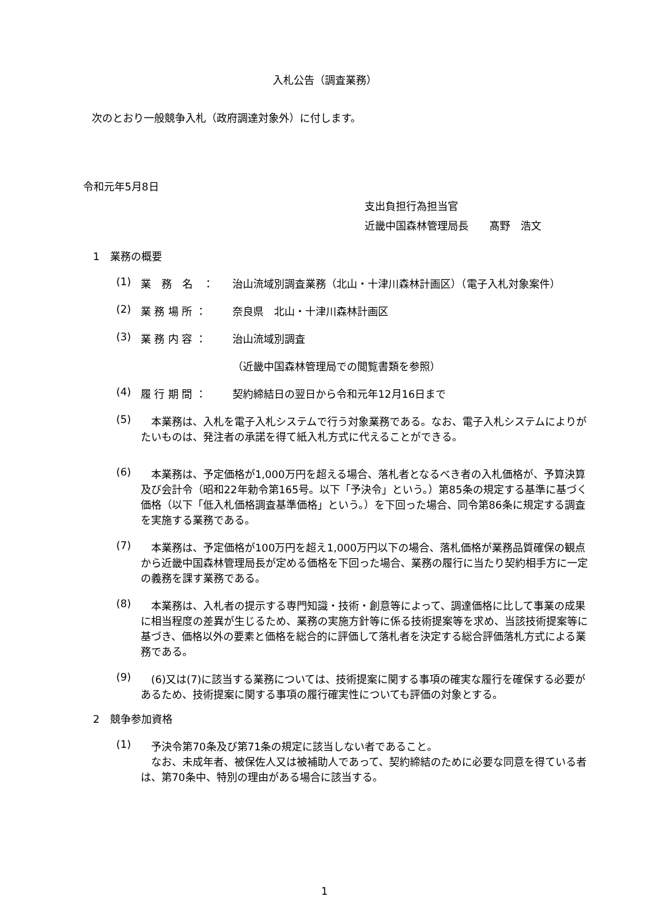入札公告（調査業務）
次のとおり一般競争入札（政府調達対象外）に付します。
令和元年5月8日
支出負担行為担当官
近畿中国森林管理局長　　髙野　浩文
1　業務の概要
(1) 業　務　名　： 治山流域別調査業務（北山・十津川森林計画区）（電子入札対象案件）
(2) 業 務 場 所 ： 奈良県　北山・十津川森林計画区
(3) 業 務 内 容 ： 治山流域別調査
（近畿中国森林管理局での閲覧書類を参照）
(4) 履 行 期 間 ： 契約締結日の翌日から令和元年12月16日まで
(5) 　本業務は、入札を電子入札システムで行う対象業務である。なお、電子入札システムによりがたいものは、発注者の承諾を得て紙入札方式に代えることができる。
(6) 　本業務は、予定価格が1,000万円を超える場合、落札者となるべき者の入札価格が、予算決算及び会計令（昭和22年勅令第165号。以下「予決令」という。）第85条の規定する基準に基づく価格（以下「低入札価格調査基準価格」という。）を下回った場合、同令第86条に規定する調査を実施する業務である。
(7) 　本業務は、予定価格が100万円を超え1,000万円以下の場合、落札価格が業務品質確保の観点から近畿中国森林管理局長が定める価格を下回った場合、業務の履行に当たり契約相手方に一定の義務を課す業務である。
(8) 　本業務は、入札者の提示する専門知識・技術・創意等によって、調達価格に比して事業の成果に相当程度の差異が生じるため、業務の実施方針等に係る技術提案等を求め、当該技術提案等に基づき、価格以外の要素と価格を総合的に評価して落札者を決定する総合評価落札方式による業務である。
(9) 　(6)又は(7)に該当する業務については、技術提案に関する事項の確実な履行を確保する必要があるため、技術提案に関する事項の履行確実性についても評価の対象とする。
2　競争参加資格
(1) 　予決令第70条及び第71条の規定に該当しない者であること。
　なお、未成年者、被保佐人又は被補助人であって、契約締結のために必要な同意を得ている者は、第70条中、特別の理由がある場合に該当する。
1